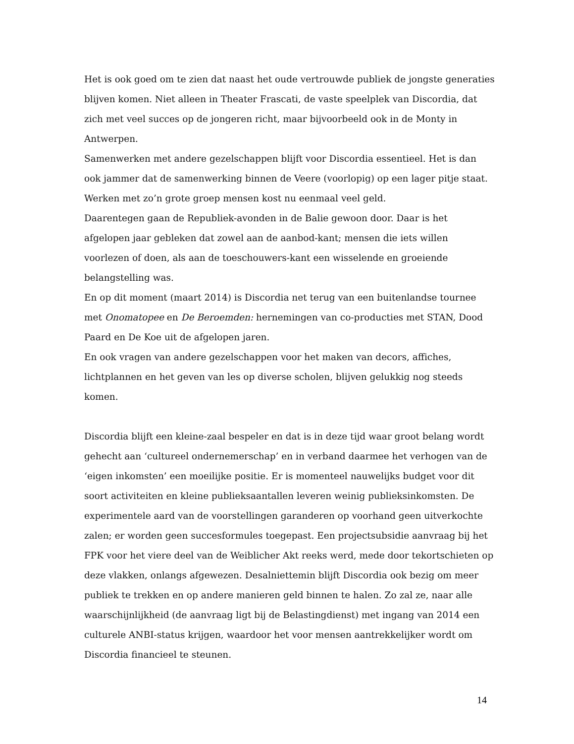Het is ook goed om te zien dat naast het oude vertrouwde publiek de jongste generaties blijven komen. Niet alleen in Theater Frascati, de vaste speelplek van Discordia, dat zich met veel succes op de jongeren richt, maar bijvoorbeeld ook in de Monty in Antwerpen.
Samenwerken met andere gezelschappen blijft voor Discordia essentieel. Het is dan ook jammer dat de samenwerking binnen de Veere (voorlopig) op een lager pitje staat. Werken met zo’n grote groep mensen kost nu eenmaal veel geld.
Daarentegen gaan de Republiek-avonden in de Balie gewoon door. Daar is het afgelopen jaar gebleken dat zowel aan de aanbod-kant; mensen die iets willen voorlezen of doen, als aan de toeschouwers-kant een wisselende en groeiende belangstelling was.
En op dit moment (maart 2014) is Discordia net terug van een buitenlandse tournee met Onomatopee en De Beroemden: hernemingen van co-producties met STAN, Dood Paard en De Koe uit de afgelopen jaren.
En ook vragen van andere gezelschappen voor het maken van decors, affiches, lichtplannen en het geven van les op diverse scholen, blijven gelukkig nog steeds komen.
Discordia blijft een kleine-zaal bespeler en dat is in deze tijd waar groot belang wordt gehecht aan ‘cultureel ondernemerschap’ en in verband daarmee het verhogen van de ‘eigen inkomsten’ een moeilijke positie. Er is momenteel nauwelijks budget voor dit soort activiteiten en kleine publieksaantallen leveren weinig publieksinkomsten. De experimentele aard van de voorstellingen garanderen op voorhand geen uitverkochte zalen; er worden geen succesformules toegepast. Een projectsubsidie aanvraag bij het FPK voor het viere deel van de Weiblicher Akt reeks werd, mede door tekortschieten op deze vlakken, onlangs afgewezen. Desalniettemin blijft Discordia ook bezig om meer publiek te trekken en op andere manieren geld binnen te halen. Zo zal ze, naar alle waarschijnlijkheid (de aanvraag ligt bij de Belastingdienst) met ingang van 2014 een culturele ANBI-status krijgen, waardoor het voor mensen aantrekkelijker wordt om Discordia financieel te steunen.
14